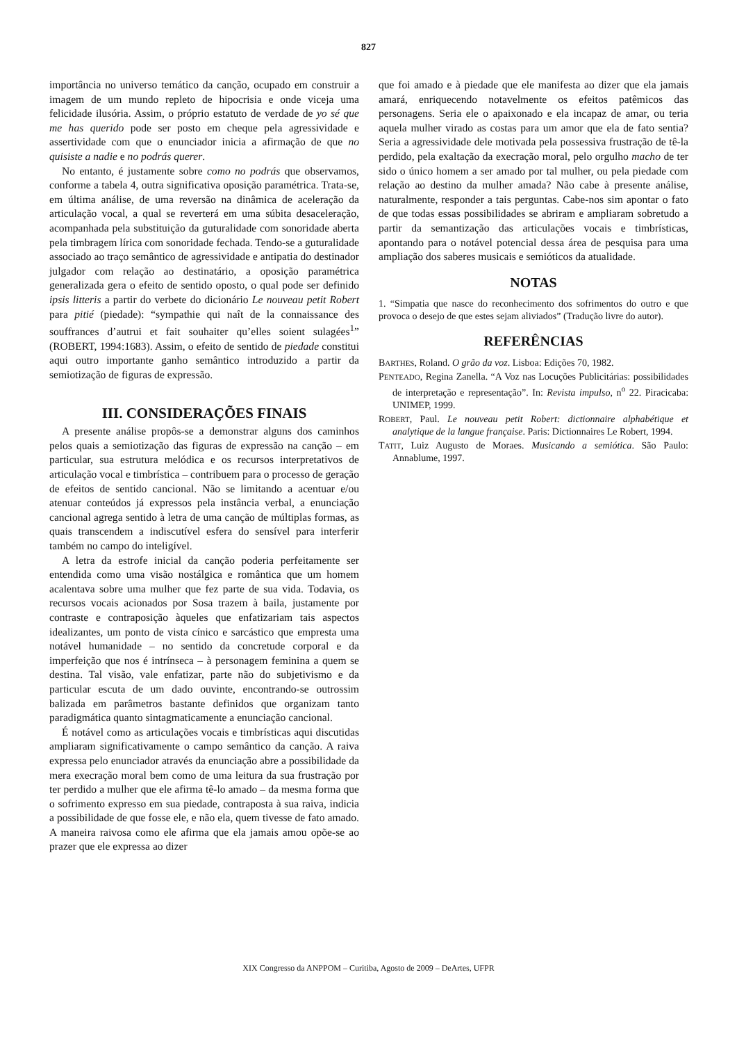827
importância no universo temático da canção, ocupado em construir a imagem de um mundo repleto de hipocrisia e onde viceja uma felicidade ilusória. Assim, o próprio estatuto de verdade de yo sé que me has querido pode ser posto em cheque pela agressividade e assertividade com que o enunciador inicia a afirmação de que no quisiste a nadie e no podrás querer.
No entanto, é justamente sobre como no podrás que observamos, conforme a tabela 4, outra significativa oposição paramétrica. Trata-se, em última análise, de uma reversão na dinâmica de aceleração da articulação vocal, a qual se reverterá em uma súbita desaceleração, acompanhada pela substituição da guturalidade com sonoridade aberta pela timbragem lírica com sonoridade fechada. Tendo-se a guturalidade associado ao traço semântico de agressividade e antipatia do destinador julgador com relação ao destinatário, a oposição paramétrica generalizada gera o efeito de sentido oposto, o qual pode ser definido ipsis litteris a partir do verbete do dicionário Le nouveau petit Robert para pitié (piedade): “sympathie qui naît de la connaissance des souffrances d’autrui et fait souhaiter qu’elles soient sulagées<sup>1</sup>” (ROBERT, 1994:1683). Assim, o efeito de sentido de piedade constitui aqui outro importante ganho semântico introduzido a partir da semiotização de figuras de expressão.
III. CONSIDERAÇÕES FINAIS
A presente análise propôs-se a demonstrar alguns dos caminhos pelos quais a semiotização das figuras de expressão na canção – em particular, sua estrutura melódica e os recursos interpretativos de articulação vocal e timbrística – contribuem para o processo de geração de efeitos de sentido cancional. Não se limitando a acentuar e/ou atenuar conteúdos já expressos pela instância verbal, a enunciação cancional agrega sentido à letra de uma canção de múltiplas formas, as quais transcendem a indiscutível esfera do sensível para interferir também no campo do inteligível.
A letra da estrofe inicial da canção poderia perfeitamente ser entendida como uma visão nostálgica e romântica que um homem acalentava sobre uma mulher que fez parte de sua vida. Todavia, os recursos vocais acionados por Sosa trazem à baila, justamente por contraste e contraposição àqueles que enfatizariam tais aspectos idealizantes, um ponto de vista cínico e sarcástico que empresta uma notável humanidade – no sentido da concretude corporal e da imperfeição que nos é intrínseca – à personagem feminina a quem se destina. Tal visão, vale enfatizar, parte não do subjetivismo e da particular escuta de um dado ouvinte, encontrando-se outrossim balizada em parâmetros bastante definidos que organizam tanto paradigmática quanto sintagmaticamente a enunciação cancional.
É notável como as articulações vocais e timbrísticas aqui discutidas ampliaram significativamente o campo semântico da canção. A raiva expressa pelo enunciador através da enunciação abre a possibilidade da mera execração moral bem como de uma leitura da sua frustração por ter perdido a mulher que ele afirma tê-lo amado – da mesma forma que o sofrimento expresso em sua piedade, contraposta à sua raiva, indicia a possibilidade de que fosse ele, e não ela, quem tivesse de fato amado. A maneira raivosa como ele afirma que ela jamais amou opõe-se ao prazer que ele expressa ao dizer
que foi amado e à piedade que ele manifesta ao dizer que ela jamais amará, enriquecendo notavelmente os efeitos patêmicos das personagens. Seria ele o apaixonado e ela incapaz de amar, ou teria aquela mulher virado as costas para um amor que ela de fato sentia? Seria a agressividade dele motivada pela possessiva frustração de tê-la perdido, pela exaltação da execração moral, pelo orgulho macho de ter sido o único homem a ser amado por tal mulher, ou pela piedade com relação ao destino da mulher amada? Não cabe à presente análise, naturalmente, responder a tais perguntas. Cabe-nos sim apontar o fato de que todas essas possibilidades se abriram e ampliaram sobretudo a partir da semantização das articulações vocais e timbrísticas, apontando para o notável potencial dessa área de pesquisa para uma ampliação dos saberes musicais e semióticos da atualidade.
NOTAS
1. “Simpatia que nasce do reconhecimento dos sofrimentos do outro e que provoca o desejo de que estes sejam aliviados” (Tradução livre do autor).
REFERÊNCIAS
BARTHES, Roland. O grão da voz. Lisboa: Edições 70, 1982.
PENTEADO, Regina Zanella. “A Voz nas Locuções Publicitárias: possibilidades de interpretação e representação”. In: Revista impulso, n<sup>o</sup> 22. Piracicaba: UNIMEP, 1999.
ROBERT, Paul. Le nouveau petit Robert: dictionnaire alphabétique et analytique de la langue française. Paris: Dictionnaires Le Robert, 1994.
TATIT, Luiz Augusto de Moraes. Musicando a semiótica. São Paulo: Annablume, 1997.
XIX Congresso da ANPPOM – Curitiba, Agosto de 2009 – DeArtes, UFPR